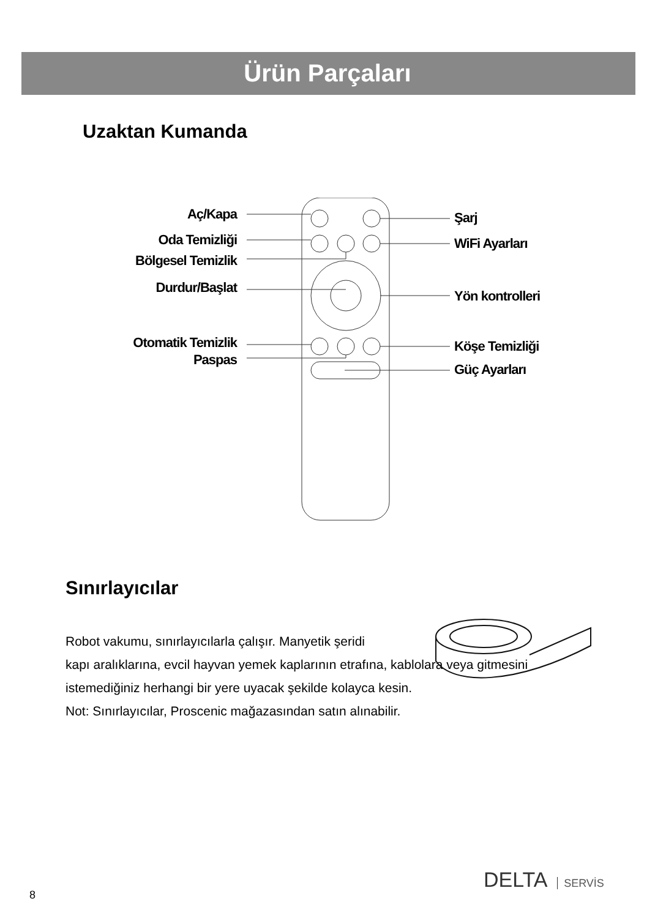Ürün Parçaları
Uzaktan Kumanda
Aç/Kapa
Oda Temizliği
Bölgesel Temizlik
Durdur/Başlat
Otomatik Temizlik
Paspas
Şarj
WiFi Ayarları
Yön kontrolleri
Köşe Temizliği
Güç Ayarları
Sınırlayıcılar
Robot vakumu, sınırlayıcılarla çalışır. Manyetik şeridi
kapı aralıklarına, evcil hayvan yemek kaplarının etrafına, kablolara veya gitmesini istemediğiniz herhangi bir yere uyacak şekilde kolayca kesin.
Not: Sınırlayıcılar, Proscenic mağazasından satın alınabilir.
8
DELTA SERVİS